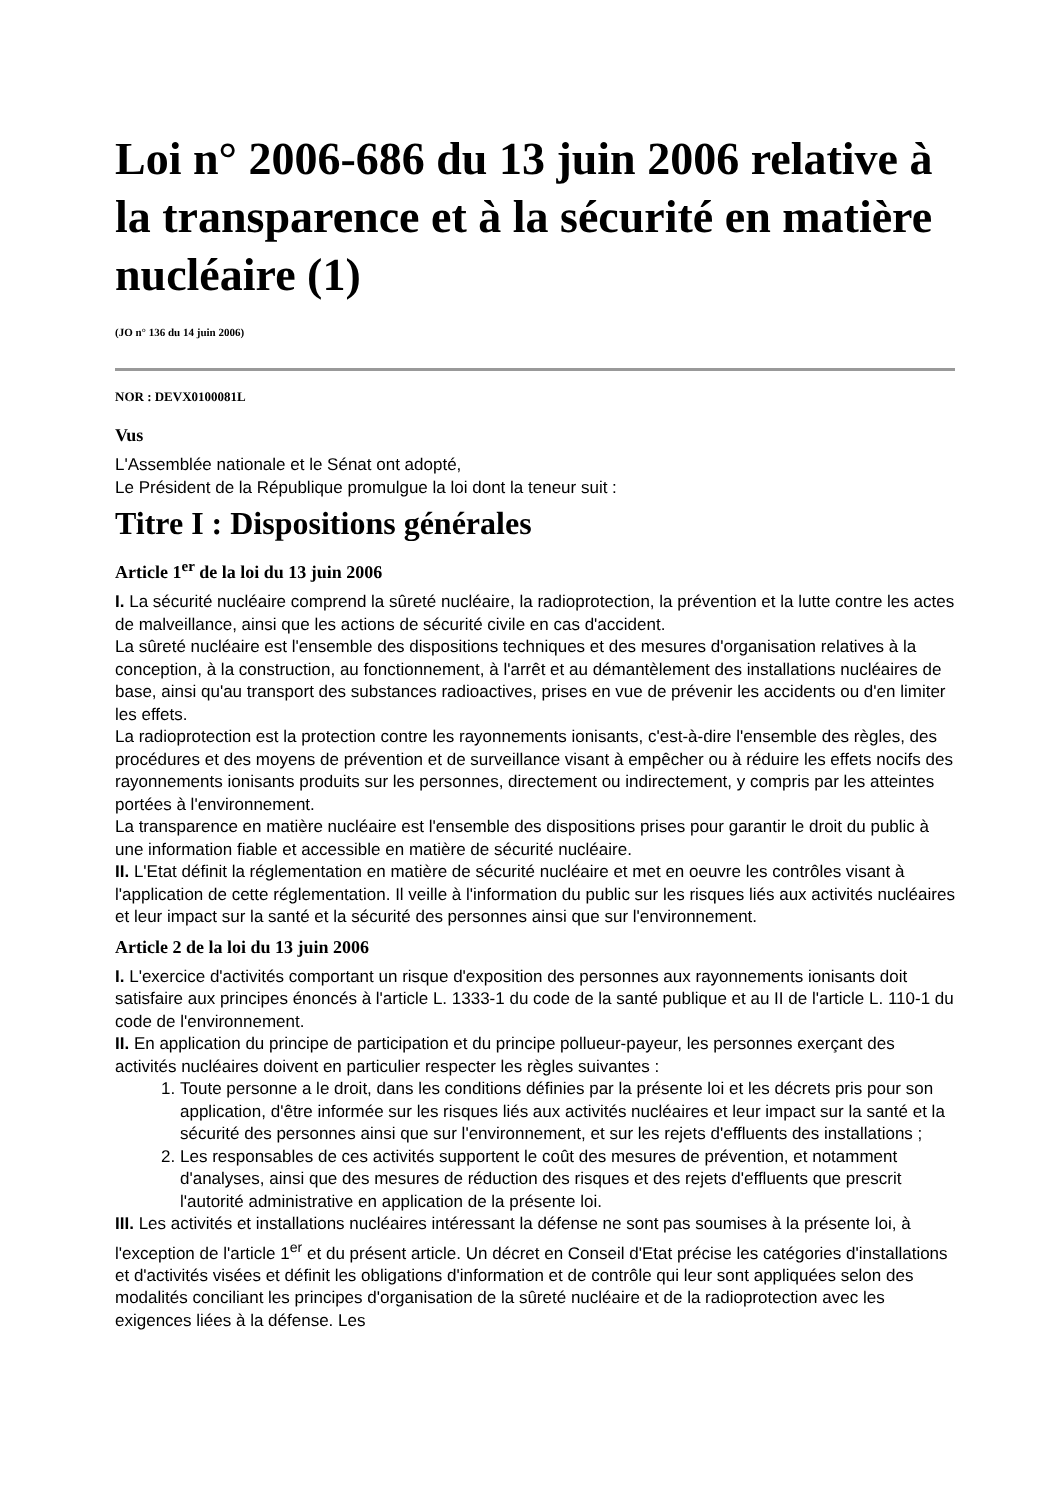Loi n° 2006-686 du 13 juin 2006 relative à la transparence et à la sécurité en matière nucléaire (1)
(JO n° 136 du 14 juin 2006)
NOR : DEVX0100081L
Vus
L'Assemblée nationale et le Sénat ont adopté,
Le Président de la République promulgue la loi dont la teneur suit :
Titre I : Dispositions générales
Article 1<sup>er</sup> de la loi du 13 juin 2006
I. La sécurité nucléaire comprend la sûreté nucléaire, la radioprotection, la prévention et la lutte contre les actes de malveillance, ainsi que les actions de sécurité civile en cas d'accident.
La sûreté nucléaire est l'ensemble des dispositions techniques et des mesures d'organisation relatives à la conception, à la construction, au fonctionnement, à l'arrêt et au démantèlement des installations nucléaires de base, ainsi qu'au transport des substances radioactives, prises en vue de prévenir les accidents ou d'en limiter les effets.
La radioprotection est la protection contre les rayonnements ionisants, c'est-à-dire l'ensemble des règles, des procédures et des moyens de prévention et de surveillance visant à empêcher ou à réduire les effets nocifs des rayonnements ionisants produits sur les personnes, directement ou indirectement, y compris par les atteintes portées à l'environnement.
La transparence en matière nucléaire est l'ensemble des dispositions prises pour garantir le droit du public à une information fiable et accessible en matière de sécurité nucléaire.
II. L'Etat définit la réglementation en matière de sécurité nucléaire et met en oeuvre les contrôles visant à l'application de cette réglementation. Il veille à l'information du public sur les risques liés aux activités nucléaires et leur impact sur la santé et la sécurité des personnes ainsi que sur l'environnement.
Article 2 de la loi du 13 juin 2006
I. L'exercice d'activités comportant un risque d'exposition des personnes aux rayonnements ionisants doit satisfaire aux principes énoncés à l'article L. 1333-1 du code de la santé publique et au II de l'article L. 110-1 du code de l'environnement.
II. En application du principe de participation et du principe pollueur-payeur, les personnes exerçant des activités nucléaires doivent en particulier respecter les règles suivantes :
1. Toute personne a le droit, dans les conditions définies par la présente loi et les décrets pris pour son application, d'être informée sur les risques liés aux activités nucléaires et leur impact sur la santé et la sécurité des personnes ainsi que sur l'environnement, et sur les rejets d'effluents des installations ;
2. Les responsables de ces activités supportent le coût des mesures de prévention, et notamment d'analyses, ainsi que des mesures de réduction des risques et des rejets d'effluents que prescrit l'autorité administrative en application de la présente loi.
III. Les activités et installations nucléaires intéressant la défense ne sont pas soumises à la présente loi, à l'exception de l'article 1<sup>er</sup> et du présent article. Un décret en Conseil d'Etat précise les catégories d'installations et d'activités visées et définit les obligations d'information et de contrôle qui leur sont appliquées selon des modalités conciliant les principes d'organisation de la sûreté nucléaire et de la radioprotection avec les exigences liées à la défense. Les